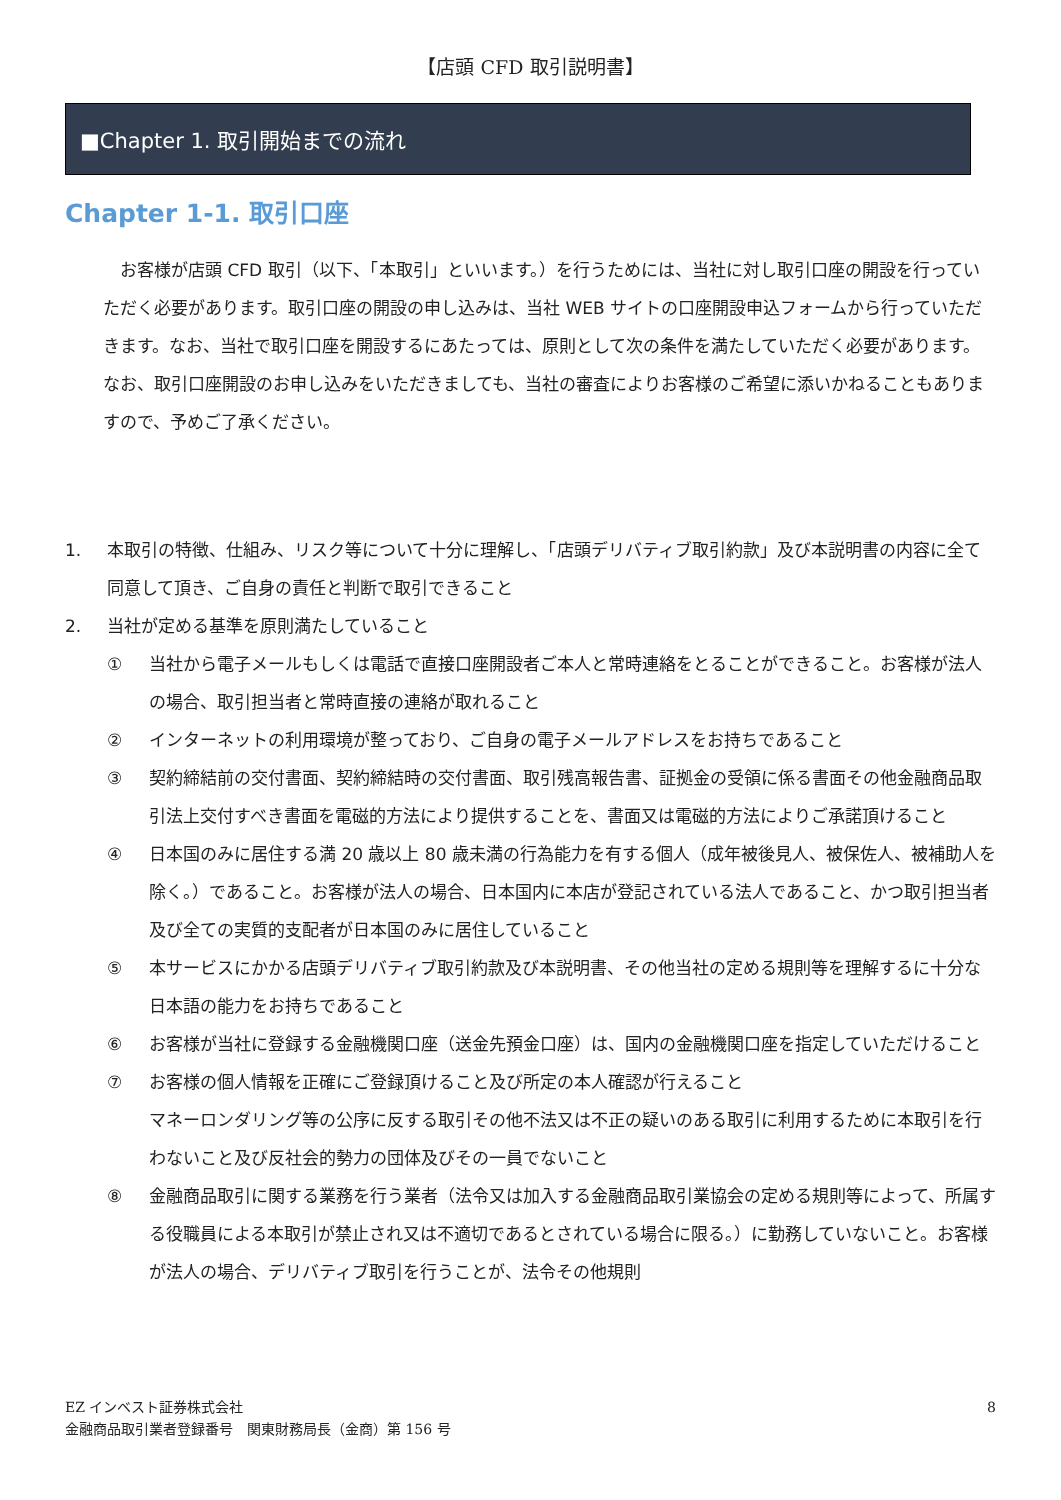【店頭 CFD 取引説明書】
■Chapter 1. 取引開始までの流れ
Chapter 1-1. 取引口座
お客様が店頭 CFD 取引（以下、「本取引」といいます。）を行うためには、当社に対し取引口座の開設を行っていただく必要があります。取引口座の開設の申し込みは、当社 WEB サイトの口座開設申込フォームから行っていただきます。なお、当社で取引口座を開設するにあたっては、原則として次の条件を満たしていただく必要があります。なお、取引口座開設のお申し込みをいただきましても、当社の審査によりお客様のご希望に添いかねることもありますので、予めご了承ください。
1. 本取引の特徴、仕組み、リスク等について十分に理解し、「店頭デリバティブ取引約款」及び本説明書の内容に全て同意して頂き、ご自身の責任と判断で取引できること
2. 当社が定める基準を原則満たしていること
① 当社から電子メールもしくは電話で直接口座開設者ご本人と常時連絡をとることができること。お客様が法人の場合、取引担当者と常時直接の連絡が取れること
② インターネットの利用環境が整っており、ご自身の電子メールアドレスをお持ちであること
③ 契約締結前の交付書面、契約締結時の交付書面、取引残高報告書、証拠金の受領に係る書面その他金融商品取引法上交付すべき書面を電磁的方法により提供することを、書面又は電磁的方法によりご承諾頂けること
④ 日本国のみに居住する満 20 歳以上 80 歳未満の行為能力を有する個人（成年被後見人、被保佐人、被補助人を除く。）であること。お客様が法人の場合、日本国内に本店が登記されている法人であること、かつ取引担当者及び全ての実質的支配者が日本国のみに居住していること
⑤ 本サービスにかかる店頭デリバティブ取引約款及び本説明書、その他当社の定める規則等を理解するに十分な日本語の能力をお持ちであること
⑥ お客様が当社に登録する金融機関口座（送金先預金口座）は、国内の金融機関口座を指定していただけること
⑦ お客様の個人情報を正確にご登録頂けること及び所定の本人確認が行えること
マネーロンダリング等の公序に反する取引その他不法又は不正の疑いのある取引に利用するために本取引を行わないこと及び反社会的勢力の団体及びその一員でないこと
⑧ 金融商品取引に関する業務を行う業者（法令又は加入する金融商品取引業協会の定める規則等によって、所属する役職員による本取引が禁止され又は不適切であるとされている場合に限る。）に勤務していないこと。お客様が法人の場合、デリバティブ取引を行うことが、法令その他規則
EZ インベスト証券株式会社
金融商品取引業者登録番号　関東財務局長（金商）第 156 号
8